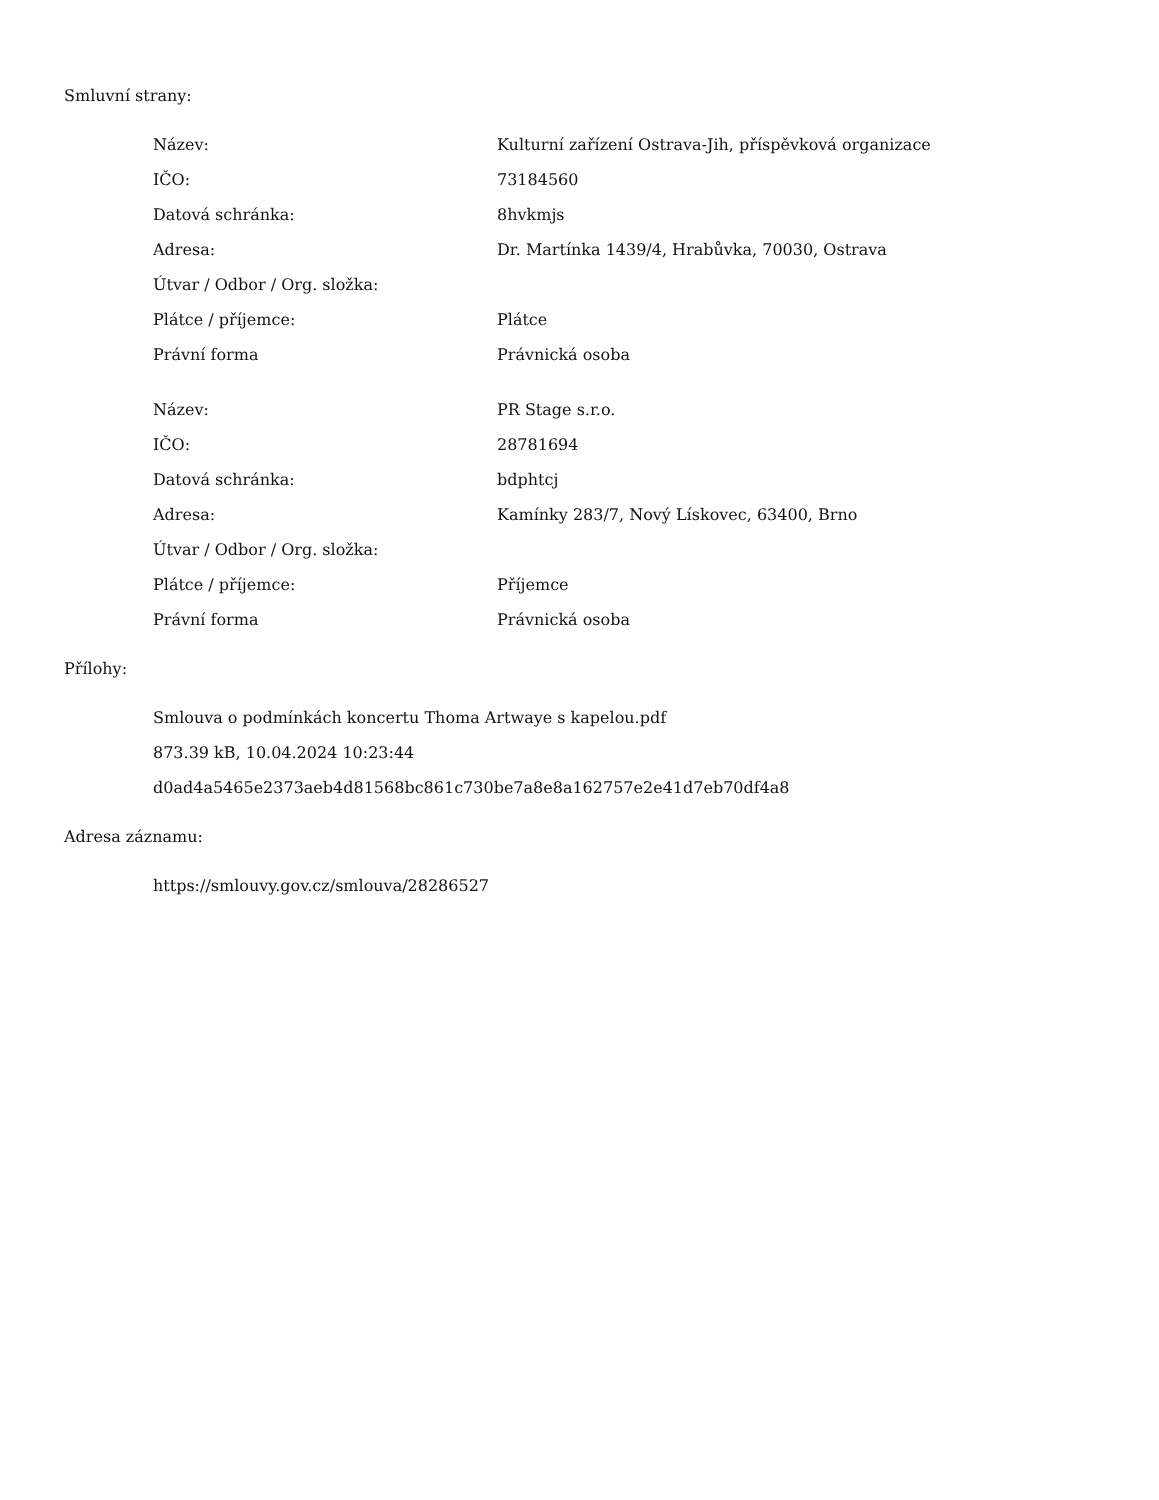Smluvní strany:
| Název: | Kulturní zařízení Ostrava-Jih, příspěvková organizace |
| IČO: | 73184560 |
| Datová schránka: | 8hvkmjs |
| Adresa: | Dr. Martínka 1439/4, Hrabůvka, 70030, Ostrava |
| Útvar / Odbor / Org. složka: | |
| Plátce / příjemce: | Plátce |
| Právní forma | Právnická osoba |
| Název: | PR Stage s.r.o. |
| IČO: | 28781694 |
| Datová schránka: | bdphtcj |
| Adresa: | Kamínky 283/7, Nový Lískovec, 63400, Brno |
| Útvar / Odbor / Org. složka: | |
| Plátce / příjemce: | Příjemce |
| Právní forma | Právnická osoba |
Přílohy:
Smlouva o podmínkách koncertu Thoma Artwaye s kapelou.pdf
873.39 kB, 10.04.2024 10:23:44
d0ad4a5465e2373aeb4d81568bc861c730be7a8e8a162757e2e41d7eb70df4a8
Adresa záznamu:
https://smlouvy.gov.cz/smlouva/28286527